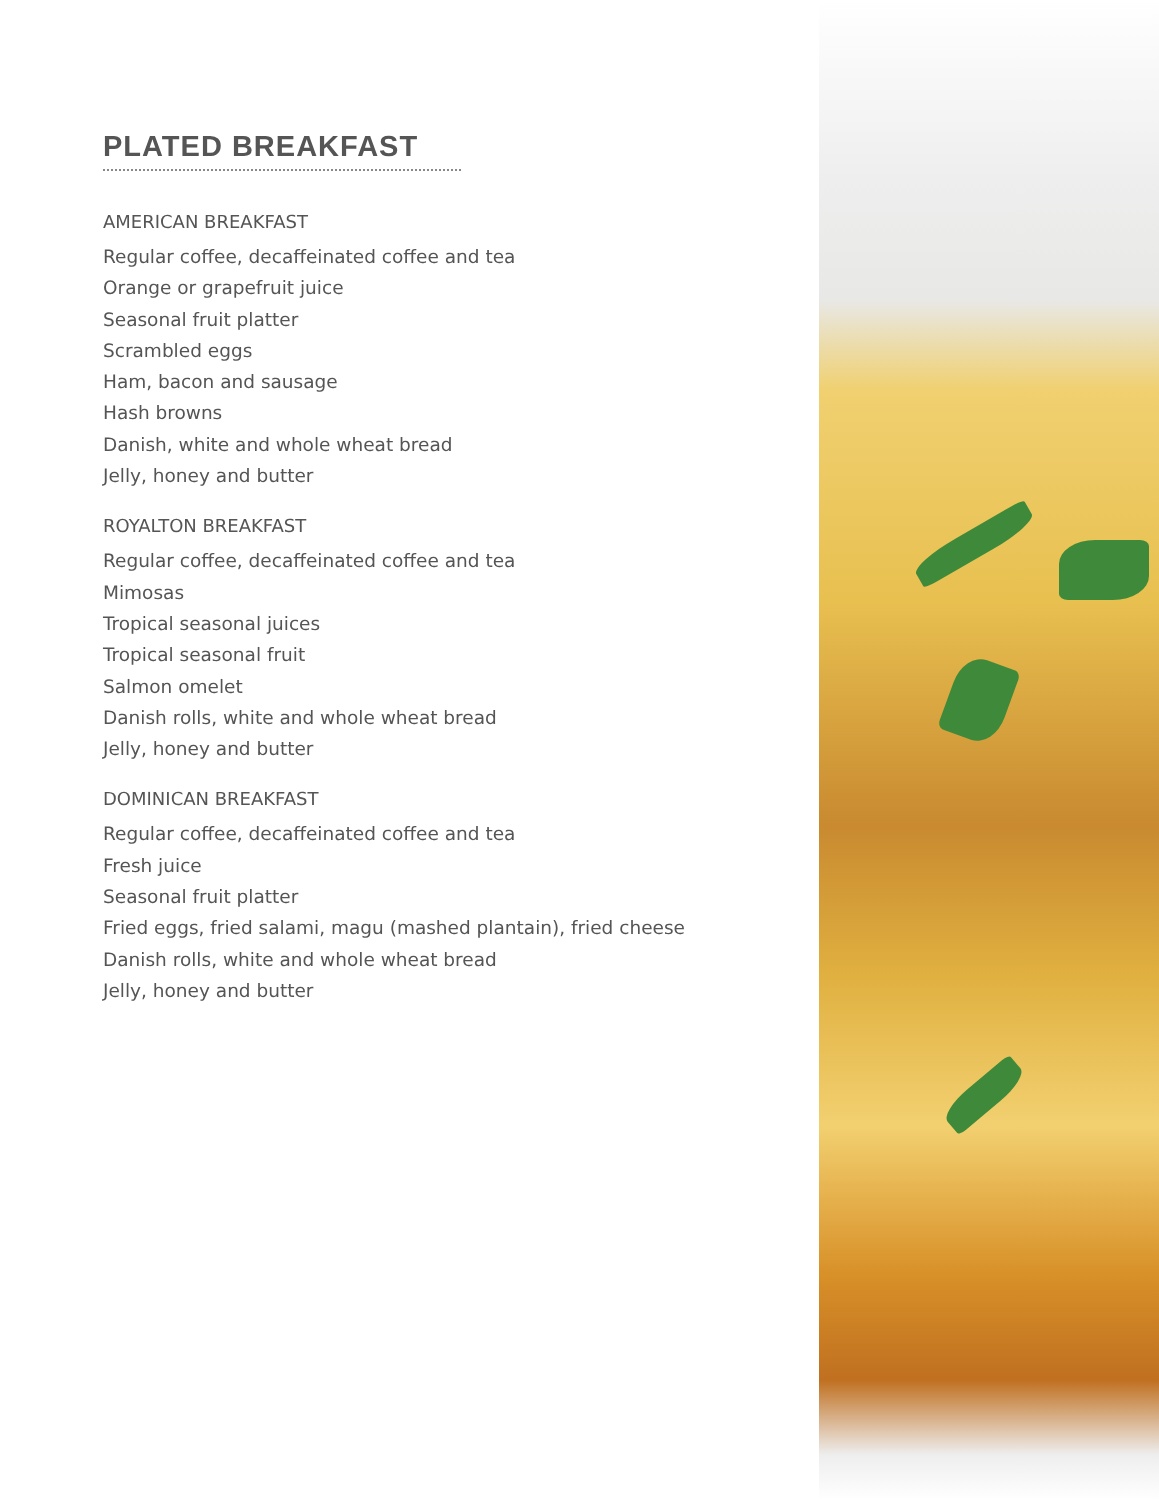PLATED BREAKFAST
AMERICAN BREAKFAST
Regular coffee, decaffeinated coffee and tea
Orange or grapefruit juice
Seasonal fruit platter
Scrambled eggs
Ham, bacon and sausage
Hash browns
Danish, white and whole wheat bread
Jelly, honey and butter
ROYALTON BREAKFAST
Regular coffee, decaffeinated coffee and tea
Mimosas
Tropical seasonal juices
Tropical seasonal fruit
Salmon omelet
Danish rolls, white and whole wheat bread
Jelly, honey and butter
DOMINICAN BREAKFAST
Regular coffee, decaffeinated coffee and tea
Fresh juice
Seasonal fruit platter
Fried eggs, fried salami, magu (mashed plantain), fried cheese
Danish rolls, white and whole wheat bread
Jelly, honey and butter